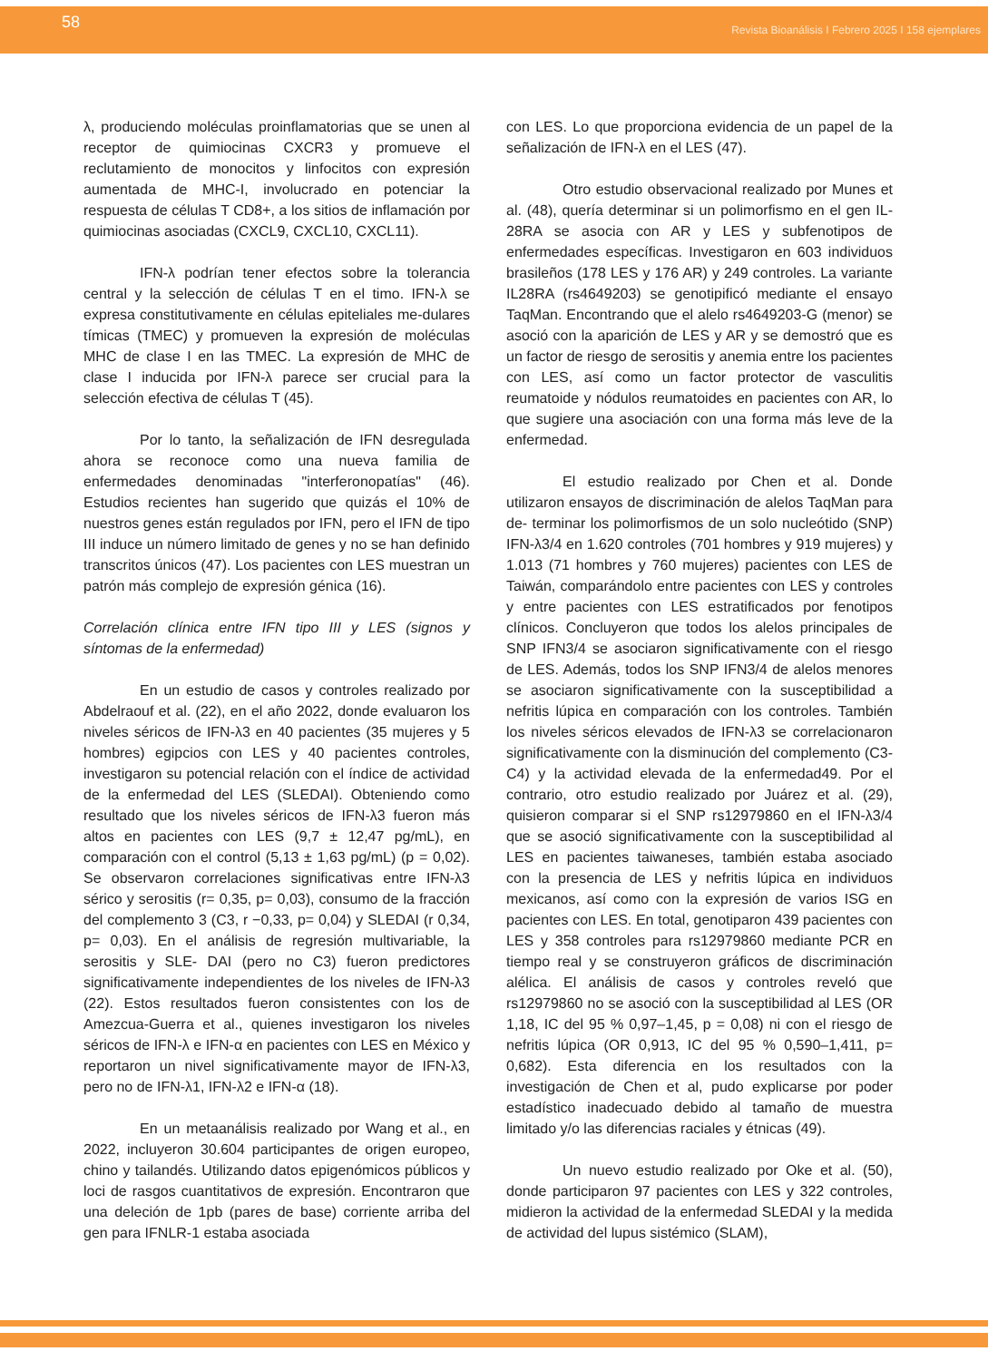58
Revista Bioanálisis I Febrero 2025 I 158 ejemplares
λ, produciendo moléculas proinflamatorias que se unen al receptor de quimiocinas CXCR3 y promueve el reclutamiento de monocitos y linfocitos con expresión aumentada de MHC-I, involucrado en potenciar la respuesta de células T CD8+, a los sitios de inflamación por quimiocinas asociadas (CXCL9, CXCL10, CXCL11).
IFN-λ podrían tener efectos sobre la tolerancia central y la selección de células T en el timo. IFN-λ se expresa constitutivamente en células epiteliales me-dulares tímicas (TMEC) y promueven la expresión de moléculas MHC de clase I en las TMEC. La expresión de MHC de clase I inducida por IFN-λ parece ser crucial para la selección efectiva de células T (45).
Por lo tanto, la señalización de IFN desregulada ahora se reconoce como una nueva familia de enfermedades denominadas "interferonopatías" (46). Estudios recientes han sugerido que quizás el 10% de nuestros genes están regulados por IFN, pero el IFN de tipo III induce un número limitado de genes y no se han definido transcritos únicos (47). Los pacientes con LES muestran un patrón más complejo de expresión génica (16).
Correlación clínica entre IFN tipo III y LES (signos y síntomas de la enfermedad)
En un estudio de casos y controles realizado por Abdelraouf et al. (22), en el año 2022, donde evaluaron los niveles séricos de IFN-λ3 en 40 pacientes (35 mujeres y 5 hombres) egipcios con LES y 40 pacientes controles, investigaron su potencial relación con el índice de actividad de la enfermedad del LES (SLEDAI). Obteniendo como resultado que los niveles séricos de IFN-λ3 fueron más altos en pacientes con LES (9,7 ± 12,47 pg/mL), en comparación con el control (5,13 ± 1,63 pg/mL) (p = 0,02). Se observaron correlaciones significativas entre IFN-λ3 sérico y serositis (r= 0,35, p= 0,03), consumo de la fracción del complemento 3 (C3, r −0,33, p= 0,04) y SLEDAI (r 0,34, p= 0,03). En el análisis de regresión multivariable, la serositis y SLE- DAI (pero no C3) fueron predictores significativamente independientes de los niveles de IFN-λ3 (22). Estos resultados fueron consistentes con los de Amezcua-Guerra et al., quienes investigaron los niveles séricos de IFN-λ e IFN-α en pacientes con LES en México y reportaron un nivel significativamente mayor de IFN-λ3, pero no de IFN-λ1, IFN-λ2 e IFN-α (18).
En un metaanálisis realizado por Wang et al., en 2022, incluyeron 30.604 participantes de origen europeo, chino y tailandés. Utilizando datos epigenómicos públicos y loci de rasgos cuantitativos de expresión. Encontraron que una deleción de 1pb (pares de base) corriente arriba del gen para IFNLR-1 estaba asociada
con LES. Lo que proporciona evidencia de un papel de la señalización de IFN-λ en el LES (47).
Otro estudio observacional realizado por Munes et al. (48), quería determinar si un polimorfismo en el gen IL- 28RA se asocia con AR y LES y subfenotipos de enfermedades específicas. Investigaron en 603 individuos brasileños (178 LES y 176 AR) y 249 controles. La variante IL28RA (rs4649203) se genotipificó mediante el ensayo TaqMan. Encontrando que el alelo rs4649203-G (menor) se asoció con la aparición de LES y AR y se demostró que es un factor de riesgo de serositis y anemia entre los pacientes con LES, así como un factor protector de vasculitis reumatoide y nódulos reumatoides en pacientes con AR, lo que sugiere una asociación con una forma más leve de la enfermedad.
El estudio realizado por Chen et al. Donde utilizaron ensayos de discriminación de alelos TaqMan para de- terminar los polimorfismos de un solo nucleótido (SNP) IFN-λ3/4 en 1.620 controles (701 hombres y 919 mujeres) y 1.013 (71 hombres y 760 mujeres) pacientes con LES de Taiwán, comparándolo entre pacientes con LES y controles y entre pacientes con LES estratificados por fenotipos clínicos. Concluyeron que todos los alelos principales de SNP IFN3/4 se asociaron significativamente con el riesgo de LES. Además, todos los SNP IFN3/4 de alelos menores se asociaron significativamente con la susceptibilidad a nefritis lúpica en comparación con los controles. También los niveles séricos elevados de IFN-λ3 se correlacionaron significativamente con la disminución del complemento (C3- C4) y la actividad elevada de la enfermedad49. Por el contrario, otro estudio realizado por Juárez et al. (29), quisieron comparar si el SNP rs12979860 en el IFN-λ3/4 que se asoció significativamente con la susceptibilidad al LES en pacientes taiwaneses, también estaba asociado con la presencia de LES y nefritis lúpica en individuos mexicanos, así como con la expresión de varios ISG en pacientes con LES. En total, genotiparon 439 pacientes con LES y 358 controles para rs12979860 mediante PCR en tiempo real y se construyeron gráficos de discriminación alélica. El análisis de casos y controles reveló que rs12979860 no se asoció con la susceptibilidad al LES (OR 1,18, IC del 95 % 0,97–1,45, p = 0,08) ni con el riesgo de nefritis lúpica (OR 0,913, IC del 95 % 0,590–1,411, p= 0,682). Esta diferencia en los resultados con la investigación de Chen et al, pudo explicarse por poder estadístico inadecuado debido al tamaño de muestra limitado y/o las diferencias raciales y étnicas (49).
Un nuevo estudio realizado por Oke et al. (50), donde participaron 97 pacientes con LES y 322 controles, midieron la actividad de la enfermedad SLEDAI y la medida de actividad del lupus sistémico (SLAM),